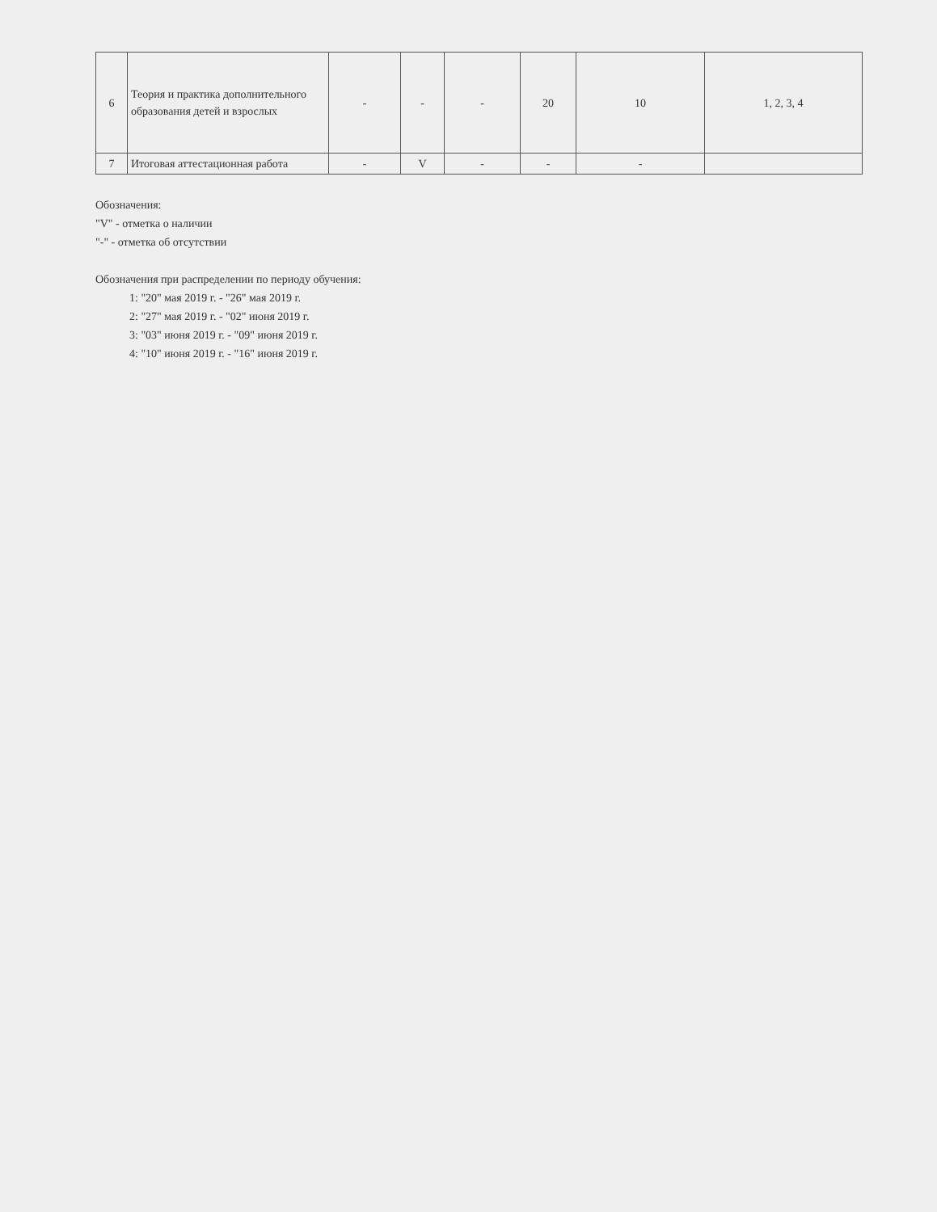| 6 | Теория и практика дополнительного образования детей и взрослых | - | - | - | 20 | 10 | 1, 2, 3, 4 |
| 7 | Итоговая аттестационная работа | - | V | - | - | - | |
Обозначения:
"V" - отметка о наличии
"-" - отметка об отсутствии
Обозначения при распределении по периоду обучения:
1: "20" мая 2019 г. - "26" мая 2019 г.
2: "27" мая 2019 г. - "02" июня 2019 г.
3: "03" июня 2019 г. - "09" июня 2019 г.
4: "10" июня 2019 г. - "16" июня 2019 г.